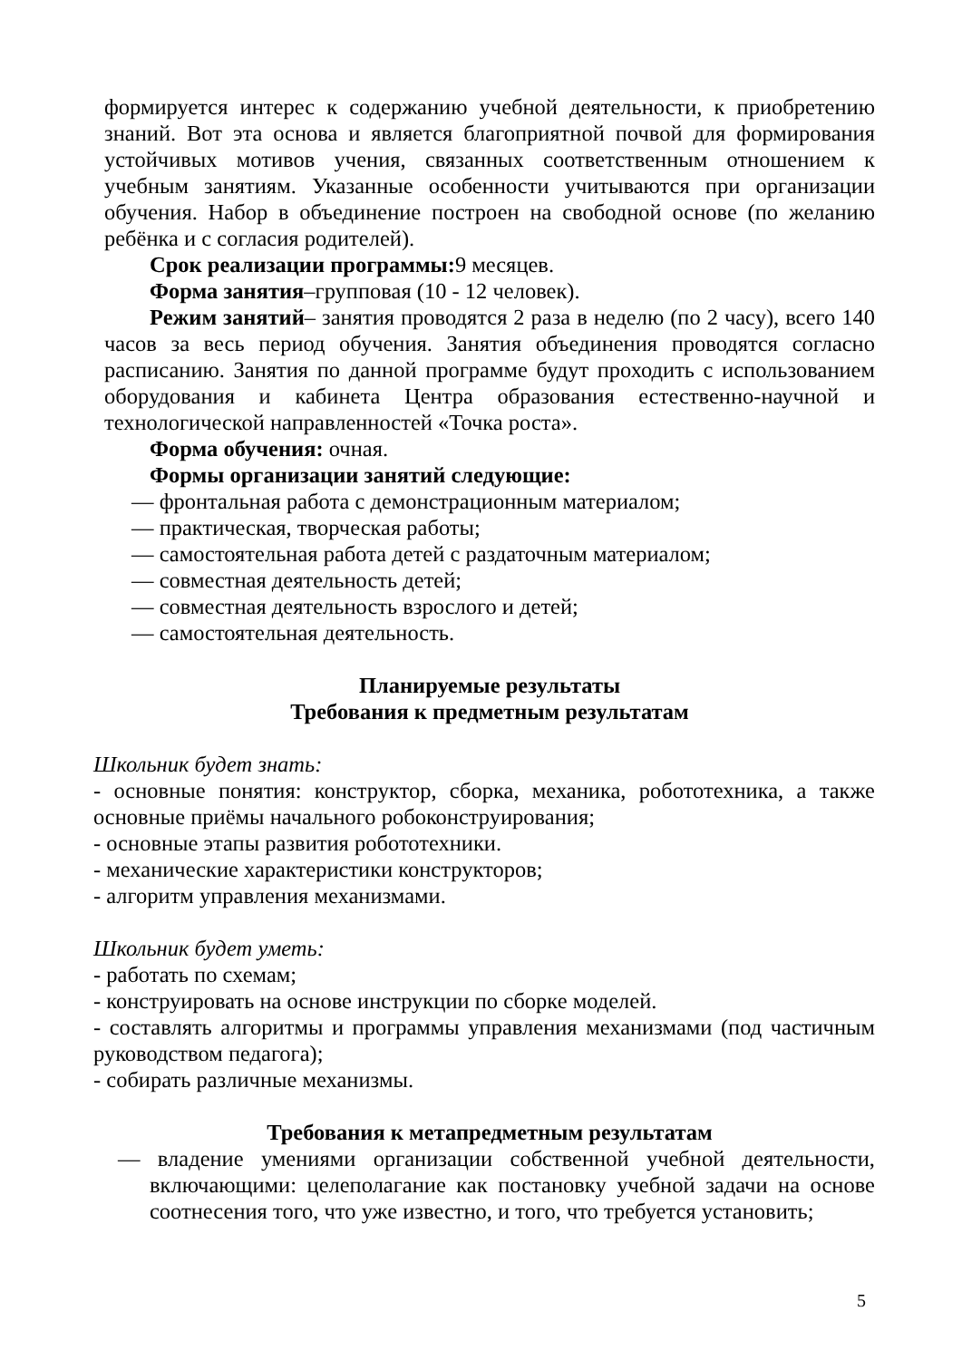формируется интерес к содержанию учебной деятельности, к приобретению знаний. Вот эта основа и является благоприятной почвой для формирования устойчивых мотивов учения, связанных соответственным отношением к учебным занятиям. Указанные особенности учитываются при организации обучения. Набор в объединение построен на свободной основе (по желанию ребёнка и с согласия родителей).
Срок реализации программы: 9 месяцев.
Форма занятия–групповая (10 - 12 человек).
Режим занятий– занятия проводятся 2 раза в неделю (по 2 часу), всего 140 часов за весь период обучения. Занятия объединения проводятся согласно расписанию. Занятия по данной программе будут проходить с использованием оборудования и кабинета Центра образования естественно-научной и технологической направленностей «Точка роста».
Форма обучения: очная.
Формы организации занятий следующие:
— фронтальная работа с демонстрационным материалом;
— практическая, творческая работы;
— самостоятельная работа детей с раздаточным материалом;
— совместная деятельность детей;
— совместная деятельность взрослого и детей;
— самостоятельная деятельность.
Планируемые результаты
Требования к предметным результатам
Школьник будет знать:
- основные понятия: конструктор, сборка, механика, робототехника, а также основные приёмы начального робоконструирования;
- основные этапы развития робототехники.
- механические характеристики конструкторов;
- алгоритм управления механизмами.
Школьник будет уметь:
- работать по схемам;
- конструировать на основе инструкции по сборке моделей.
- составлять алгоритмы и программы управления механизмами (под частичным руководством педагога);
- собирать различные механизмы.
Требования к метапредметным результатам
— владение умениями организации собственной учебной деятельности, включающими: целеполагание как постановку учебной задачи на основе соотнесения того, что уже известно, и того, что требуется установить;
5